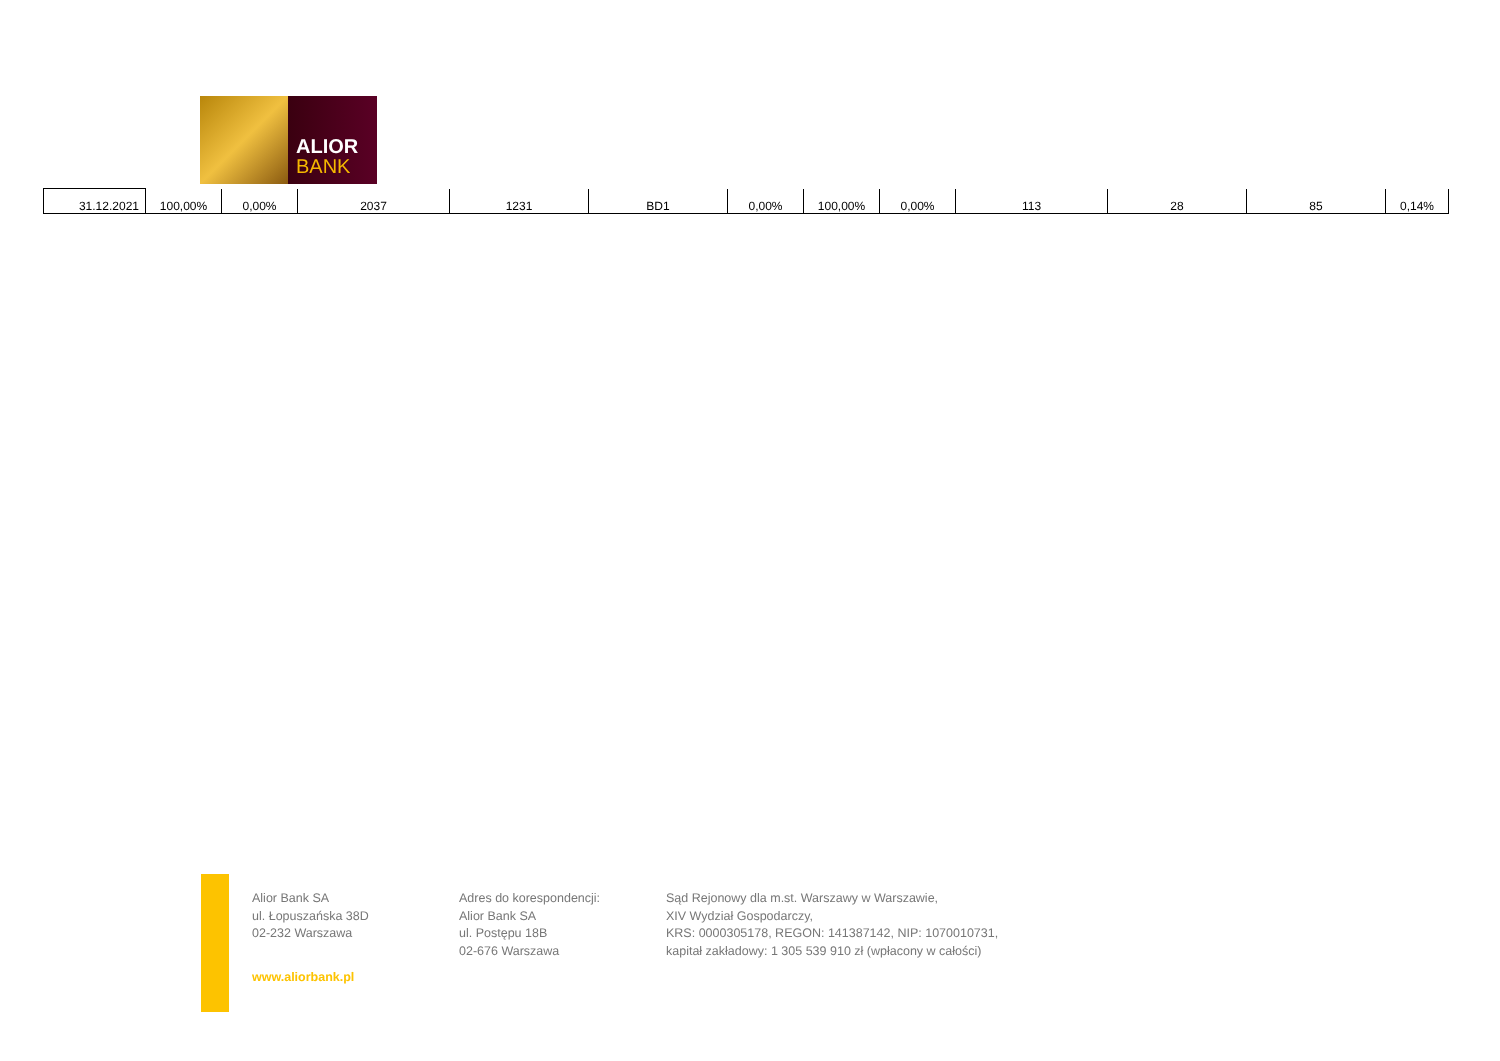ALIOR
BANK
| 31.12.2021 | 100,00% | 0,00% | 2037 | 1231 | BD1 | 0,00% | 100,00% | 0,00% | 113 | 28 | 85 | 0,14% |
Alior Bank SA
ul. Łopuszańska 38D
02-232 Warszawa
www.aliorbank.pl
Adres do korespondencji:
Alior Bank SA
ul. Postępu 18B
02-676 Warszawa
Sąd Rejonowy dla m.st. Warszawy w Warszawie,
XIV Wydział Gospodarczy,
KRS: 0000305178, REGON: 141387142, NIP: 1070010731,
kapitał zakładowy: 1 305 539 910 zł (wpłacony w całości)